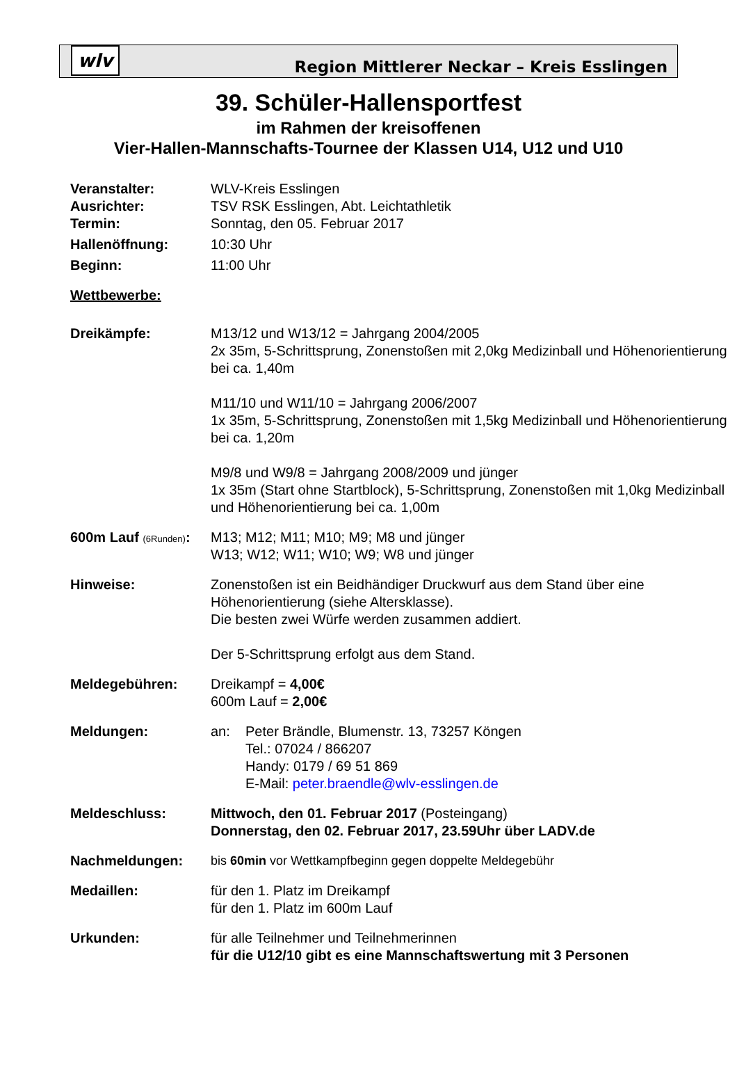wlv
Region Mittlerer Neckar – Kreis Esslingen
39. Schüler-Hallensportfest
im Rahmen der kreisoffenen
Vier-Hallen-Mannschafts-Tournee der Klassen U14, U12 und U10
Veranstalter: WLV-Kreis Esslingen
Ausrichter: TSV RSK Esslingen, Abt. Leichtathletik
Termin: Sonntag, den 05. Februar 2017
Hallenöffnung: 10:30 Uhr
Beginn: 11:00 Uhr
Wettbewerbe:
Dreikämpfe: M13/12 und W13/12 = Jahrgang 2004/2005
2x 35m, 5-Schrittsprung, Zonenstoßen mit 2,0kg Medizinball und Höhenorientierung bei ca. 1,40m
M11/10 und W11/10 = Jahrgang 2006/2007
1x 35m, 5-Schrittsprung, Zonenstoßen mit 1,5kg Medizinball und Höhenorientierung bei ca. 1,20m
M9/8 und W9/8 = Jahrgang 2008/2009 und jünger
1x 35m (Start ohne Startblock), 5-Schrittsprung, Zonenstoßen mit 1,0kg Medizinball und Höhenorientierung bei ca. 1,00m
600m Lauf (6Runden):
M13; M12; M11; M10; M9; M8 und jünger
W13; W12; W11; W10; W9; W8 und jünger
Hinweise: Zonenstoßen ist ein Beidhändiger Druckwurf aus dem Stand über eine Höhenorientierung (siehe Altersklasse).
Die besten zwei Würfe werden zusammen addiert.
Der 5-Schrittsprung erfolgt aus dem Stand.
Meldegebühren: Dreikampf = 4,00€
600m Lauf = 2,00€
Meldungen: an: Peter Brändle, Blumenstr. 13, 73257 Köngen
Tel.: 07024 / 866207
Handy: 0179 / 69 51 869
E-Mail: peter.braendle@wlv-esslingen.de
Meldeschluss: Mittwoch, den 01. Februar 2017 (Posteingang)
Donnerstag, den 02. Februar 2017, 23.59Uhr über LADV.de
Nachmeldungen: bis 60min vor Wettkampfbeginn gegen doppelte Meldegebühr
Medaillen: für den 1. Platz im Dreikampf
für den 1. Platz im 600m Lauf
Urkunden: für alle Teilnehmer und Teilnehmerinnen
für die U12/10 gibt es eine Mannschaftswertung mit 3 Personen